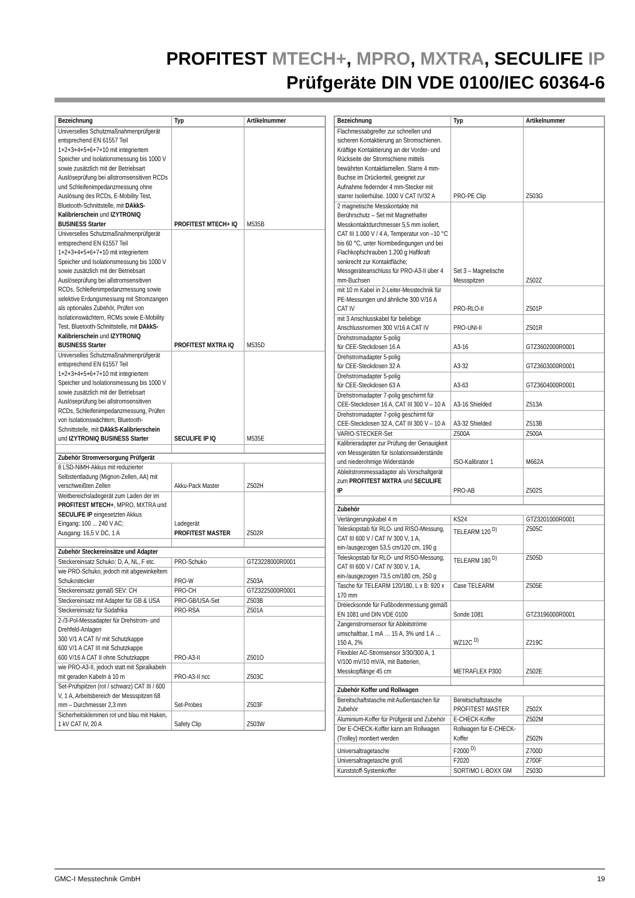PROFITEST MTECH+, MPRO, MXTRA, SECULIFE IP
Prüfgeräte DIN VDE 0100/IEC 60364-6
| Bezeichnung | Typ | Artikelnummer |
| --- | --- | --- |
| Universelles Schutzmaßnahmenprüfgerät entsprechend EN 61557 Teil 1+2+3+4+5+6+7+10 mit integriertem Speicher und Isolationsmessung bis 1000 V sowie zusätzlich mit der Betriebsart Auslöseprüfung bei allstromsensitiven RCDs und Schleifenimpedanzmessung ohne Auslösung des RCDs, E-Mobility Test, Bluetooth-Schnittstelle, mit DAkkS-Kalibrierschein und IZYTRONIQ BUSINESS Starter | PROFITEST MTECH+ IQ | M535B |
| Universelles Schutzmaßnahmenprüfgerät entsprechend EN 61557 Teil 1+2+3+4+5+6+7+10 mit integriertem Speicher und Isolationsmessung bis 1000 V sowie zusätzlich mit der Betriebsart Auslöseprüfung bei allstromsensitiven RCDs, Schleifenimpedanzmessung sowie selektive Erdungsmessung mit Stromzangen als optionales Zubehör, Prüfen von Isolationswächtern, RCMs sowie E-Mobility Test, Bluetooth-Schnittstelle, mit DAkkS-Kalibrierschein und IZYTRONIQ BUSINESS Starter | PROFITEST MXTRA IQ | M535D |
| Universelles Schutzmaßnahmenprüfgerät entsprechend EN 61557 Teil 1+2+3+4+5+6+7+10 mit integriertem Speicher und Isolationsmessung bis 1000 V sowie zusätzlich mit der Betriebsart Auslöseprüfung bei allstromsensitiven RCDs, Schleifenimpedanzmessung, Prüfen von Isolationswächtern, Bluetooth-Schnittstelle, mit DAkkS-Kalibrierschein und IZYTRONIQ BUSINESS Starter | SECULIFE IP IQ | M535E |
| Zubehör Stromversorgung Prüfgerät | | |
| 8 LSD-NiMH-Akkus mit reduzierter Selbstentladung (Mignon-Zellen, AA) mit verschweißten Zellen | Akku-Pack Master | Z502H |
| Weitbereichsladegerät zum Laden der im PROFITEST MTECH+ , MPRO, MXTRA und SECULIFE IP eingesetzten Akkus Eingang: 100 ... 240 V AC; Ausgang: 16,5 V DC, 1 A | Ladegerät PROFITEST MASTER | Z502R |
| Zubehör Steckereinsätze und Adapter | | |
| Steckereinsatz Schuko: D, A, NL, F etc. | PRO-Schuko | GTZ3228000R0001 |
| wie PRO-Schuko, jedoch mit abgewinkeltem Schukostecker | PRO-W | Z503A |
| Steckereinsatz gemäß SEV: CH | PRO-CH | GTZ3225000R0001 |
| Steckereinsatz mit Adapter für GB & USA | PRO-GB/USA-Set | Z503B |
| Steckereinsatz für Südafrika | PRO-RSA | Z501A |
| 2-/3-Pol-Messadapter für Drehstrom- und Drehfeld-Anlagen 300 V/1 A CAT IV mit Schutzkappe 600 V/1 A CAT III mit Schutzkappe 600 V/16 A CAT II ohne Schutzkappe | PRO-A3-II | Z501O |
| wie PRO-A3-II, jedoch statt mit Spiralkabeln mit geraden Kabeln à 10 m | PRO-A3-II ncc | Z503C |
| Set-Prüfspitzen (rot / schwarz) CAT III / 600 V, 1 A, Arbeitsbereich der Messspitzen 68 mm – Durchmesser 2,3 mm | Set-Probes | Z503F |
| Sicherheitsklemmen rot und blau mit Haken, 1 kV CAT IV, 20 A | Safety Clip | Z503W |
| Bezeichnung | Typ | Artikelnummer |
| --- | --- | --- |
| Flachmessabgreifer zur schnellen und sicheren Kontaktierung an Stromschienen. Kräftige Kontaktierung an der Vorder- und Rückseite der Stromschiene mittels bewährten Kontaktlamellen. Starre 4 mm-Buchse im Drückerteil, geeignet zur Aufnahme federnder 4 mm-Stecker mit starrer Isolierhülse. 1000 V CAT IV/32 A | PRO-PE Clip | Z503G |
| 2 magnetische Messkontakte mit Berührschutz – Set mit Magnethalter Messkontaktdurchmesser 5,5 mm isoliert, CAT III 1.000 V / 4 A, Temperatur von –10 °C bis 60 °C, unter Normbedingungen und bei Flachkopfschrauben 1.200 g Haftkraft senkrecht zur Kontaktfläche; Messgeräteanschluss für PRO-A3-II über 4 mm-Buchsen | Set 3 – Magnetische Messspitzen | Z502Z |
| mit 10 m Kabel in 2-Leiter-Messtechnik für PE-Messungen und ähnliche 300 V/16 A CAT IV | PRO-RLO-II | Z501P |
| mit 3 Anschlusskabel für beliebige Anschlussnormen 300 V/16 A CAT IV | PRO-UNI-II | Z501R |
| Drehstromadapter 5-polig für CEE-Steckdosen 16 A | A3-16 | GTZ3602000R0001 |
| Drehstromadapter 5-polig für CEE-Steckdosen 32 A | A3-32 | GTZ3603000R0001 |
| Drehstromadapter 5-polig für CEE-Steckdosen 63 A | A3-63 | GTZ3604000R0001 |
| Drehstromadapter 7-polig geschirmt für CEE-Steckdosen 16 A, CAT III 300 V – 10 A | A3-16 Shielded | Z513A |
| Drehstromadapter 7-polig geschirmt für CEE-Steckdosen 32 A, CAT III 300 V – 10 A | A3-32 Shielded | Z513B |
| VARIO-STECKER-Set | Z500A | Z500A |
| Kalibrieradapter zur Prüfung der Genauigkeit von Messgeräten für Isolationswiderstände und niederohmige Widerstände | ISO-Kalibrator 1 | M662A |
| Ableitstrommessadapter als Vorschaltgerät zum PROFITEST MXTRA und SECULIFE IP | PRO-AB | Z502S |
| Zubehör | | |
| Verlängerungskabel 4 m | KS24 | GTZ3201000R0001 |
| Teleskopstab für RLO- und RISO-Messung, CAT III 600 V / CAT IV 300 V, 1 A, ein-/ausgezogen 53,5 cm/120 cm, 190 g | TELEARM 120 <sup>D)</sup> | Z505C |
| Teleskopstab für RLO- und RISO-Messung, CAT III 600 V / CAT IV 300 V, 1 A, ein-/ausgezogen 73,5 cm/180 cm, 250 g | TELEARM 180 <sup>D)</sup> | Z505D |
| Tasche für TELEARM 120/180, L x B: 920 x 170 mm | Case TELEARM | Z505E |
| Dreiecksonde für Fußbodenmessung gemäß EN 1081 und DIN VDE 0100 | Sonde 1081 | GTZ3196000R0001 |
| Zangenstromsensor für Ableitströme umschaltbar, 1 mA … 15 A, 3% und 1 A … 150 A, 2% | WZ12C <sup>D)</sup> | Z219C |
| Flexibler AC-Stromsensor 3/30/300 A, 1 V/100 mV/10 mV/A, mit Batterien, Messkopflänge 45 cm | METRAFLEX P300 | Z502E |
| Zubehör Koffer und Rollwagen | | |
| Bereitschaftstasche mit Außentaschen für Zubehör | Bereitschaftstasche PROFITEST MASTER | Z502X |
| Aluminium-Koffer für Prüfgerät und Zubehör | E-CHECK-Koffer | Z502M |
| Der E-CHECK-Koffer kann am Rollwagen (Trolley) montiert werden | Rollwagen für E-CHECK-Koffer | Z502N |
| Universaltragetasche | F2000 <sup>D)</sup> | Z700D |
| Universaltragetasche groß | F2020 | Z700F |
| Kunststoff-Systemkoffer | SORTIMO L-BOXX GM | Z503D |
GMC-I Messtechnik GmbH 19